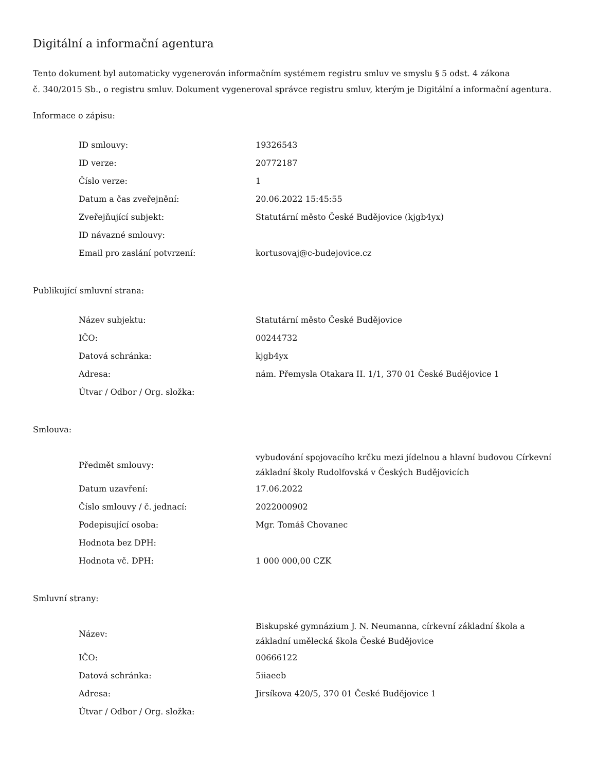Digitální a informační agentura
Tento dokument byl automaticky vygenerován informačním systémem registru smluv ve smyslu § 5 odst. 4 zákona
č. 340/2015 Sb., o registru smluv. Dokument vygeneroval správce registru smluv, kterým je Digitální a informační agentura.
Informace o zápisu:
| ID smlouvy: | 19326543 |
| ID verze: | 20772187 |
| Číslo verze: | 1 |
| Datum a čas zveřejnění: | 20.06.2022 15:45:55 |
| Zveřejňující subjekt: | Statutární město České Budějovice (kjgb4yx) |
| ID návazné smlouvy: | |
| Email pro zaslání potvrzení: | kortusovaj@c-budejovice.cz |
Publikující smluvní strana:
| Název subjektu: | Statutární město České Budějovice |
| IČO: | 00244732 |
| Datová schránka: | kjgb4yx |
| Adresa: | nám. Přemysla Otakara II. 1/1, 370 01 České Budějovice 1 |
| Útvar / Odbor / Org. složka: | |
Smlouva:
| Předmět smlouvy: | vybudování spojovacího krčku mezi jídelnou a hlavní budovou Církevní základní školy Rudolfovská v Českých Budějovicích |
| Datum uzavření: | 17.06.2022 |
| Číslo smlouvy / č. jednací: | 2022000902 |
| Podepisující osoba: | Mgr. Tomáš Chovanec |
| Hodnota bez DPH: | |
| Hodnota vč. DPH: | 1 000 000,00 CZK |
Smluvní strany:
| Název: | Biskupské gymnázium J. N. Neumanna, církevní základní škola a základní umělecká škola České Budějovice |
| IČO: | 00666122 |
| Datová schránka: | 5iiaeeb |
| Adresa: | Jirsíkova 420/5, 370 01 České Budějovice 1 |
| Útvar / Odbor / Org. složka: | |